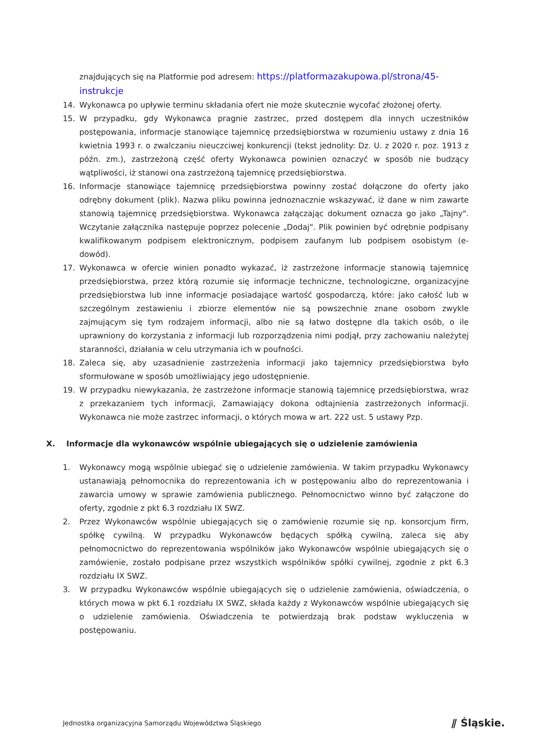znajdujących się na Platformie pod adresem: https://platformazakupowa.pl/strona/45-instrukcje
14. Wykonawca po upływie terminu składania ofert nie może skutecznie wycofać złożonej oferty.
15. W przypadku, gdy Wykonawca pragnie zastrzec, przed dostępem dla innych uczestników postępowania, informacje stanowiące tajemnicę przedsiębiorstwa w rozumieniu ustawy z dnia 16 kwietnia 1993 r. o zwalczaniu nieuczciwej konkurencji (tekst jednolity: Dz. U. z 2020 r. poz. 1913 z późn. zm.), zastrzeżoną część oferty Wykonawca powinien oznaczyć w sposób nie budzący wątpliwości, iż stanowi ona zastrzeżoną tajemnicę przedsiębiorstwa.
16. Informacje stanowiące tajemnicę przedsiębiorstwa powinny zostać dołączone do oferty jako odrębny dokument (plik). Nazwa pliku powinna jednoznacznie wskazywać, iż dane w nim zawarte stanowią tajemnicę przedsiębiorstwa. Wykonawca załączając dokument oznacza go jako „Tajny". Wczytanie załącznika następuje poprzez polecenie „Dodaj". Plik powinien być odrębnie podpisany kwalifikowanym podpisem elektronicznym, podpisem zaufanym lub podpisem osobistym (e-dowód).
17. Wykonawca w ofercie winien ponadto wykazać, iż zastrzeżone informacje stanowią tajemnicę przedsiębiorstwa, przez którą rozumie się informacje techniczne, technologiczne, organizacyjne przedsiębiorstwa lub inne informacje posiadające wartość gospodarczą, które: jako całość lub w szczególnym zestawieniu i zbiorze elementów nie są powszechnie znane osobom zwykle zajmującym się tym rodzajem informacji, albo nie są łatwo dostępne dla takich osób, o ile uprawniony do korzystania z informacji lub rozporządzenia nimi podjął, przy zachowaniu należytej staranności, działania w celu utrzymania ich w poufności.
18. Zaleca się, aby uzasadnienie zastrzeżenia informacji jako tajemnicy przedsiębiorstwa było sformułowane w sposób umożliwiający jego udostępnienie.
19. W przypadku niewykazania, że zastrzeżone informacje stanowią tajemnicę przedsiębiorstwa, wraz z przekazaniem tych informacji, Zamawiający dokona odtajnienia zastrzeżonych informacji. Wykonawca nie może zastrzec informacji, o których mowa w art. 222 ust. 5 ustawy Pzp.
X. Informacje dla wykonawców wspólnie ubiegających się o udzielenie zamówienia
1. Wykonawcy mogą wspólnie ubiegać się o udzielenie zamówienia. W takim przypadku Wykonawcy ustanawiają pełnomocnika do reprezentowania ich w postępowaniu albo do reprezentowania i zawarcia umowy w sprawie zamówienia publicznego. Pełnomocnictwo winno być załączone do oferty, zgodnie z pkt 6.3 rozdziału IX SWZ.
2. Przez Wykonawców wspólnie ubiegających się o zamówienie rozumie się np. konsorcjum firm, spółkę cywilną. W przypadku Wykonawców będących spółką cywilną, zaleca się aby pełnomocnictwo do reprezentowania wspólników jako Wykonawców wspólnie ubiegających się o zamówienie, zostało podpisane przez wszystkich wspólników spółki cywilnej, zgodnie z pkt 6.3 rozdziału IX SWZ.
3. W przypadku Wykonawców wspólnie ubiegających się o udzielenie zamówienia, oświadczenia, o których mowa w pkt 6.1 rozdziału IX SWZ, składa każdy z Wykonawców wspólnie ubiegających się o udzielenie zamówienia. Oświadczenia te potwierdzają brak podstaw wykluczenia w postępowaniu.
Jednostka organizacyjna Samorządu Województwa Śląskiego ⫽ Śląskie.